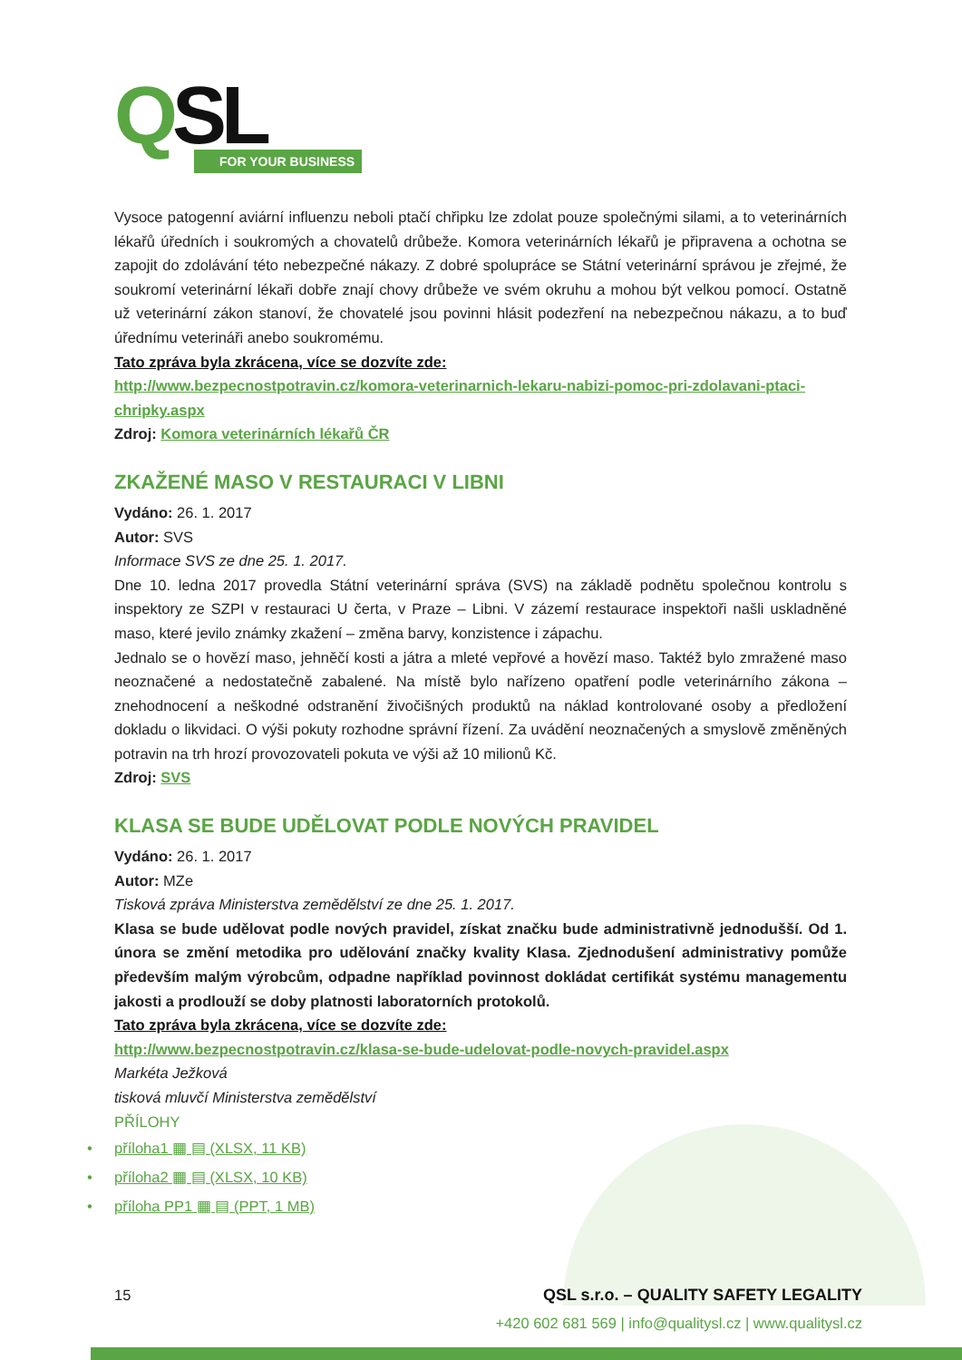QSL
FOR YOUR BUSINESS
Vysoce patogenní aviární influenzu neboli ptačí chřipku lze zdolat pouze společnými silami, a to veterinárních lékařů úředních i soukromých a chovatelů drůbeže. Komora veterinárních lékařů je připravena a ochotna se zapojit do zdolávání této nebezpečné nákazy. Z dobré spolupráce se Státní veterinární správou je zřejmé, že soukromí veterinární lékaři dobře znají chovy drůbeže ve svém okruhu a mohou být velkou pomocí. Ostatně už veterinární zákon stanoví, že chovatelé jsou povinni hlásit podezření na nebezpečnou nákazu, a to buď úřednímu veterináři anebo soukromému.
Tato zpráva byla zkrácena, více se dozvíte zde:
http://www.bezpecnostpotravin.cz/komora-veterinarnich-lekaru-nabizi-pomoc-pri-zdolavani-ptaci-chripky.aspx
Zdroj: Komora veterinárních lékařů ČR
ZKAŽENÉ MASO V RESTAURACI V LIBNI
Vydáno: 26. 1. 2017
Autor: SVS
Informace SVS ze dne 25. 1. 2017.
Dne 10. ledna 2017 provedla Státní veterinární správa (SVS) na základě podnětu společnou kontrolu s inspektory ze SZPI v restauraci U čerta, v Praze – Libni. V zázemí restaurace inspektoři našli uskladněné maso, které jevilo známky zkažení – změna barvy, konzistence i zápachu.
Jednalo se o hovězí maso, jehněčí kosti a játra a mleté vepřové a hovězí maso. Taktéž bylo zmražené maso neoznačené a nedostatečně zabalené. Na místě bylo nařízeno opatření podle veterinárního zákona – znehodnocení a neškodné odstranění živočišných produktů na náklad kontrolované osoby a předložení dokladu o likvidaci. O výši pokuty rozhodne správní řízení. Za uvádění neoznačených a smyslově změněných potravin na trh hrozí provozovateli pokuta ve výši až 10 milionů Kč.
Zdroj: SVS
KLASA SE BUDE UDĚLOVAT PODLE NOVÝCH PRAVIDEL
Vydáno: 26. 1. 2017
Autor: MZe
Tisková zpráva Ministerstva zemědělství ze dne 25. 1. 2017.
Klasa se bude udělovat podle nových pravidel, získat značku bude administrativně jednodušší. Od 1. února se změní metodika pro udělování značky kvality Klasa. Zjednodušení administrativy pomůže především malým výrobcům, odpadne například povinnost dokládat certifikát systému managementu jakosti a prodlouží se doby platnosti laboratorních protokolů.
Tato zpráva byla zkrácena, více se dozvíte zde:
http://www.bezpecnostpotravin.cz/klasa-se-bude-udelovat-podle-novych-pravidel.aspx
Markéta Ježková
tisková mluvčí Ministerstva zemědělství
PŘÍLOHY
• příloha1 ▦ ▤ (XLSX, 11 KB)
• příloha2 ▦ ▤ (XLSX, 10 KB)
• příloha PP1 ▦ ▤ (PPT, 1 MB)
15
QSL s.r.o. – QUALITY SAFETY LEGALITY
+420 602 681 569 | info@qualitysl.cz | www.qualitysl.cz